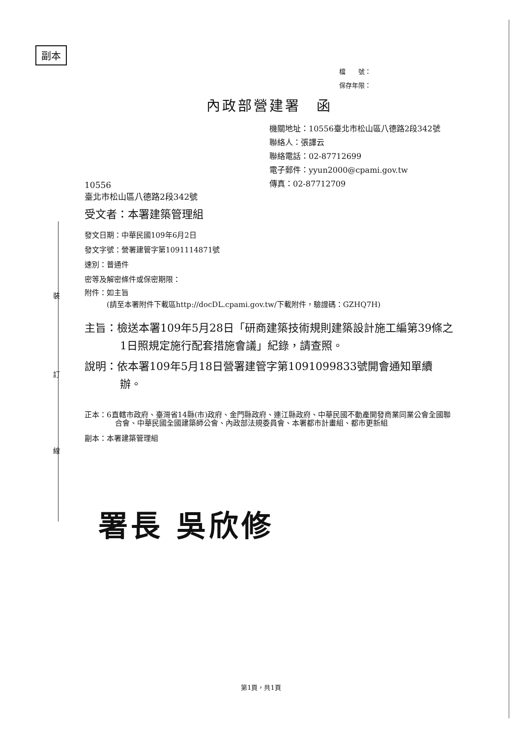副本
裝
訂
線
檔　　號：
保存年限：
內政部營建署　函
機關地址：10556臺北市松山區八德路2段342號
聯絡人：張譯云
聯絡電話：02-87712699
電子郵件：yyun2000@cpami.gov.tw
傳真：02-87712709
10556
臺北市松山區八德路2段342號
受文者：本署建築管理組
發文日期：中華民國109年6月2日
發文字號：營署建管字第1091114871號
速別：普通件
密等及解密條件或保密期限：
附件：如主旨
　　　(請至本署附件下載區http://docDL.cpami.gov.tw/下載附件，驗證碼：GZHQ7H)
主旨：檢送本署109年5月28日「研商建築技術規則建築設計施工編第39條之1日照規定施行配套措施會議」紀錄，請查照。
說明：依本署109年5月18日營署建管字第1091099833號開會通知單續辦。
正本：6直轄市政府、臺灣省14縣(市)政府、金門縣政府、連江縣政府、中華民國不動產開發商業同業公會全國聯合會、中華民國全國建築師公會、內政部法規委員會、本署都市計畫組、都市更新組
副本：本署建築管理組
署長 吳欣修
第1頁，共1頁